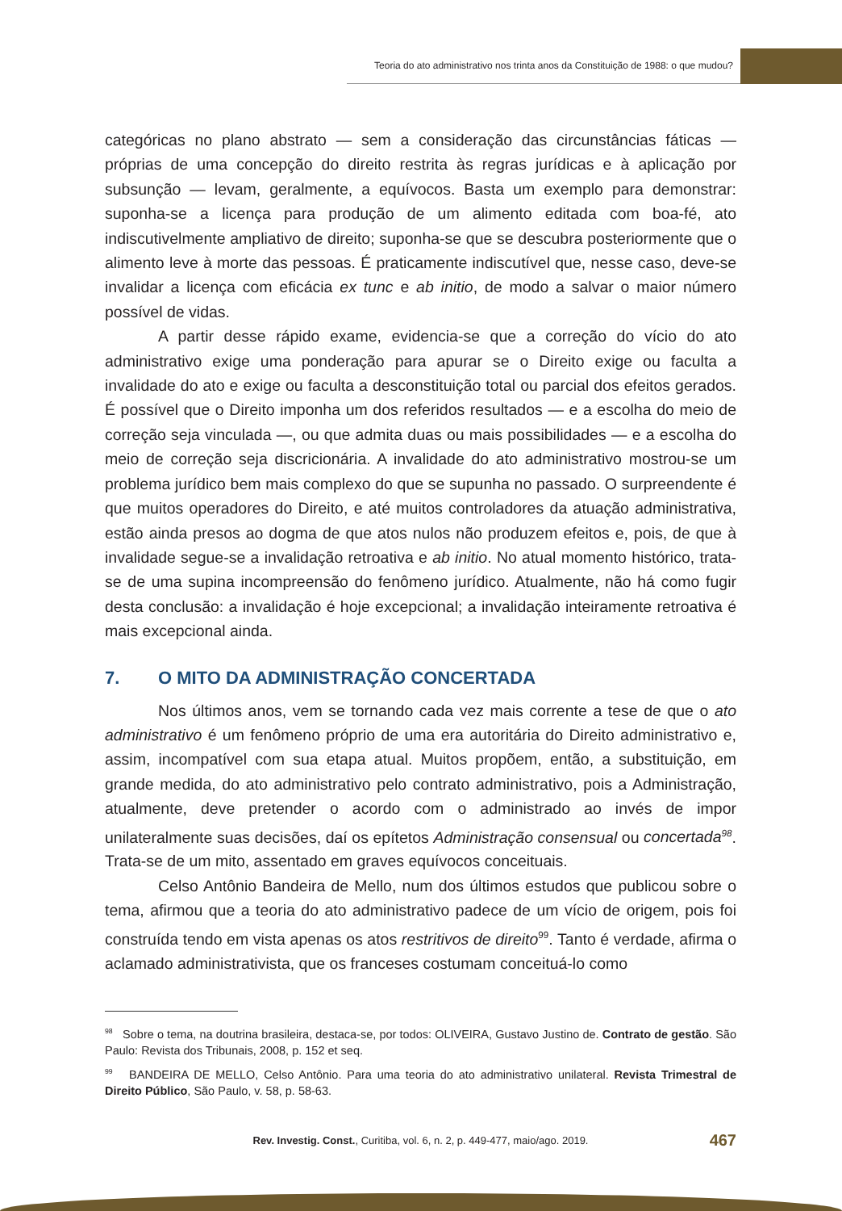Teoria do ato administrativo nos trinta anos da Constituição de 1988: o que mudou?
categóricas no plano abstrato — sem a consideração das circunstâncias fáticas — próprias de uma concepção do direito restrita às regras jurídicas e à aplicação por subsunção — levam, geralmente, a equívocos. Basta um exemplo para demonstrar: suponha-se a licença para produção de um alimento editada com boa-fé, ato indiscutivelmente ampliativo de direito; suponha-se que se descubra posteriormente que o alimento leve à morte das pessoas. É praticamente indiscutível que, nesse caso, deve-se invalidar a licença com eficácia ex tunc e ab initio, de modo a salvar o maior número possível de vidas.
A partir desse rápido exame, evidencia-se que a correção do vício do ato administrativo exige uma ponderação para apurar se o Direito exige ou faculta a invalidade do ato e exige ou faculta a desconstituição total ou parcial dos efeitos gerados. É possível que o Direito imponha um dos referidos resultados — e a escolha do meio de correção seja vinculada —, ou que admita duas ou mais possibilidades — e a escolha do meio de correção seja discricionária. A invalidade do ato administrativo mostrou-se um problema jurídico bem mais complexo do que se supunha no passado. O surpreendente é que muitos operadores do Direito, e até muitos controladores da atuação administrativa, estão ainda presos ao dogma de que atos nulos não produzem efeitos e, pois, de que à invalidade segue-se a invalidação retroativa e ab initio. No atual momento histórico, trata-se de uma supina incompreensão do fenômeno jurídico. Atualmente, não há como fugir desta conclusão: a invalidação é hoje excepcional; a invalidação inteiramente retroativa é mais excepcional ainda.
7. O MITO DA ADMINISTRAÇÃO CONCERTADA
Nos últimos anos, vem se tornando cada vez mais corrente a tese de que o ato administrativo é um fenômeno próprio de uma era autoritária do Direito administrativo e, assim, incompatível com sua etapa atual. Muitos propõem, então, a substituição, em grande medida, do ato administrativo pelo contrato administrativo, pois a Administração, atualmente, deve pretender o acordo com o administrado ao invés de impor unilateralmente suas decisões, daí os epítetos Administração consensual ou concertada<sup>98</sup>. Trata-se de um mito, assentado em graves equívocos conceituais.
Celso Antônio Bandeira de Mello, num dos últimos estudos que publicou sobre o tema, afirmou que a teoria do ato administrativo padece de um vício de origem, pois foi construída tendo em vista apenas os atos restritivos de direito<sup>99</sup>. Tanto é verdade, afirma o aclamado administrativista, que os franceses costumam conceituá-lo como
<sup>98</sup> Sobre o tema, na doutrina brasileira, destaca-se, por todos: OLIVEIRA, Gustavo Justino de. Contrato de gestão. São Paulo: Revista dos Tribunais, 2008, p. 152 et seq.
<sup>99</sup> BANDEIRA DE MELLO, Celso Antônio. Para uma teoria do ato administrativo unilateral. Revista Trimestral de Direito Público, São Paulo, v. 58, p. 58-63.
Rev. Investig. Const., Curitiba, vol. 6, n. 2, p. 449-477, maio/ago. 2019. 467